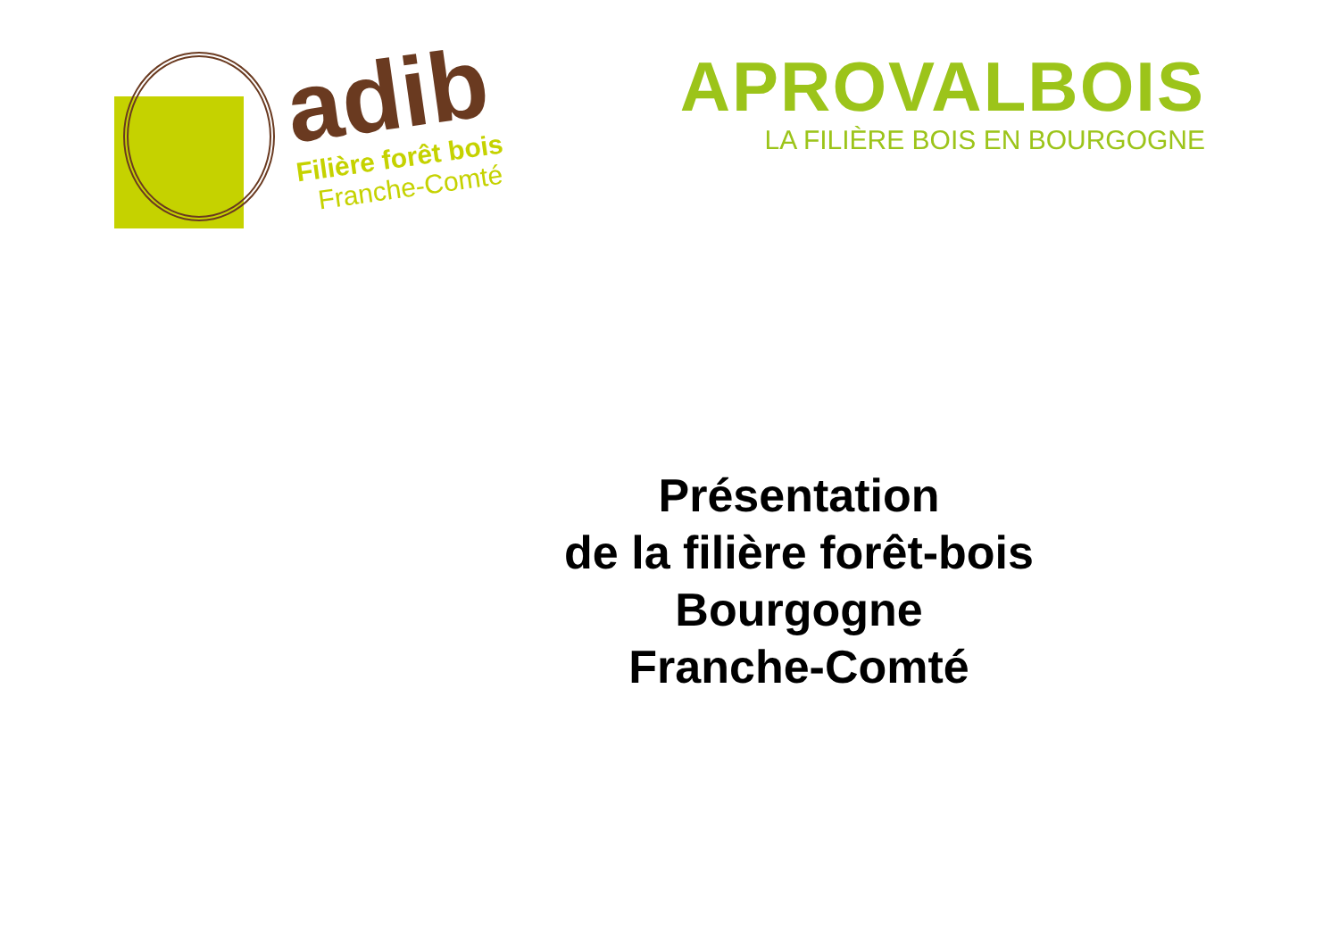adib
Filière forêt bois
Franche-Comté
APROVALBOIS
LA FILIÈRE BOIS EN BOURGOGNE
Présentation
de la filière forêt-bois
Bourgogne
Franche-Comté